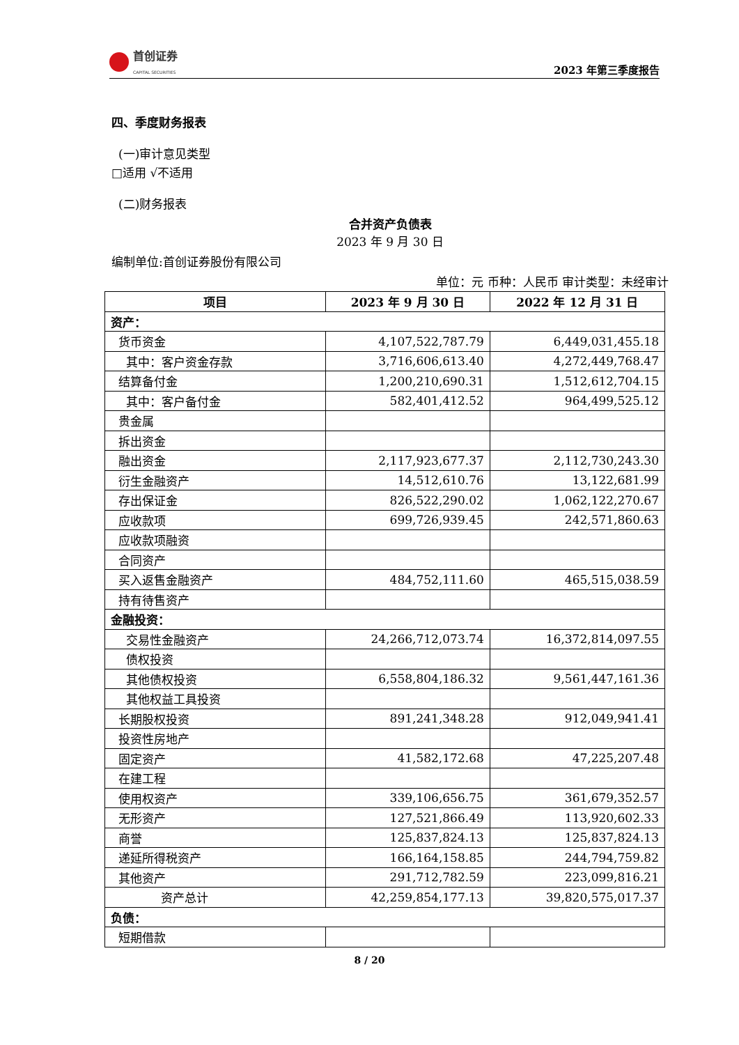首创证券
CAPITAL SECURITIES
2023 年第三季度报告
四、季度财务报表
(一)审计意见类型
□适用 √不适用
(二)财务报表
合并资产负债表
2023 年 9 月 30 日
编制单位:首创证券股份有限公司
单位：元 币种：人民币 审计类型：未经审计
| 项目 | 2023 年 9 月 30 日 | 2022 年 12 月 31 日 |
| --- | --- | --- |
| 资产： | | |
| 货币资金 | 4,107,522,787.79 | 6,449,031,455.18 |
| 其中：客户资金存款 | 3,716,606,613.40 | 4,272,449,768.47 |
| 结算备付金 | 1,200,210,690.31 | 1,512,612,704.15 |
| 其中：客户备付金 | 582,401,412.52 | 964,499,525.12 |
| 贵金属 | | |
| 拆出资金 | | |
| 融出资金 | 2,117,923,677.37 | 2,112,730,243.30 |
| 衍生金融资产 | 14,512,610.76 | 13,122,681.99 |
| 存出保证金 | 826,522,290.02 | 1,062,122,270.67 |
| 应收款项 | 699,726,939.45 | 242,571,860.63 |
| 应收款项融资 | | |
| 合同资产 | | |
| 买入返售金融资产 | 484,752,111.60 | 465,515,038.59 |
| 持有待售资产 | | |
| 金融投资： | | |
| 交易性金融资产 | 24,266,712,073.74 | 16,372,814,097.55 |
| 债权投资 | | |
| 其他债权投资 | 6,558,804,186.32 | 9,561,447,161.36 |
| 其他权益工具投资 | | |
| 长期股权投资 | 891,241,348.28 | 912,049,941.41 |
| 投资性房地产 | | |
| 固定资产 | 41,582,172.68 | 47,225,207.48 |
| 在建工程 | | |
| 使用权资产 | 339,106,656.75 | 361,679,352.57 |
| 无形资产 | 127,521,866.49 | 113,920,602.33 |
| 商誉 | 125,837,824.13 | 125,837,824.13 |
| 递延所得税资产 | 166,164,158.85 | 244,794,759.82 |
| 其他资产 | 291,712,782.59 | 223,099,816.21 |
| 资产总计 | 42,259,854,177.13 | 39,820,575,017.37 |
| 负债： | | |
| 短期借款 | | |
8 / 20